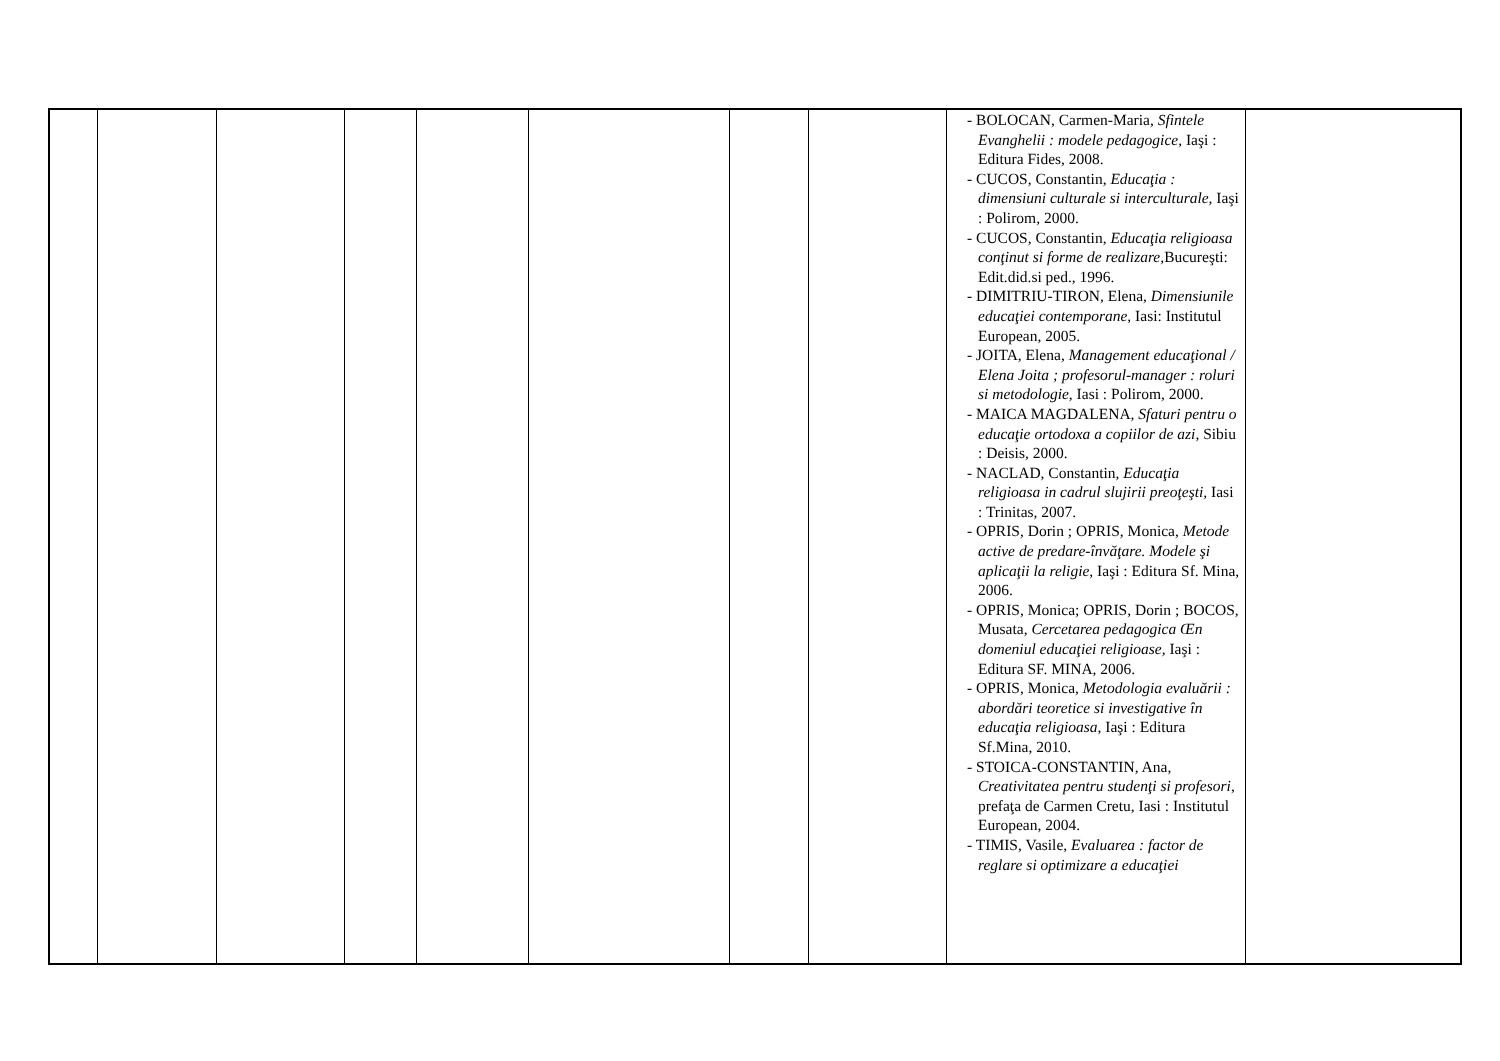| | | | | | | | | - BOLOCAN, Carmen-Maria, Sfintele Evanghelii : modele pedagogice , Iaşi : Editura Fides, 2008. - CUCOS, Constantin, Educaţia : dimensiuni culturale si interculturale, Iaşi : Polirom, 2000. - CUCOS, Constantin, Educaţia religioasa conţinut si forme de realizare ,Bucureşti: Edit.did.si ped., 1996. - DIMITRIU-TIRON, Elena, Dimensiunile educaţiei contemporane , Iasi: Institutul European, 2005. - JOITA, Elena, Management educaţional / Elena Joita ; profesorul-manager : roluri si metodologie , Iasi : Polirom, 2000. - MAICA MAGDALENA, Sfaturi pentru o educaţie ortodoxa a copiilor de azi , Sibiu : Deisis, 2000. - NACLAD, Constantin, Educaţia religioasa in cadrul slujirii preoţeşti, Iasi : Trinitas, 2007. - OPRIS, Dorin ; OPRIS, Monica, Metode active de predare-învăţare. Modele şi aplicaţii la religie , Iaşi : Editura Sf. Mina, 2006. - OPRIS, Monica; OPRIS, Dorin ; BOCOS, Musata, Cercetarea pedagogica Œn domeniul educaţiei religioase, Iaşi : Editura SF. MINA, 2006. - OPRIS, Monica, Metodologia evaluării : abordări teoretice si investigative în educaţia religioasa , Iaşi : Editura Sf.Mina, 2010. - STOICA-CONSTANTIN, Ana, Creativitatea pentru studenţi si profesori , prefaţa de Carmen Cretu, Iasi : Institutul European, 2004. - TIMIS, Vasile, Evaluarea : factor de reglare si optimizare a educaţiei | |